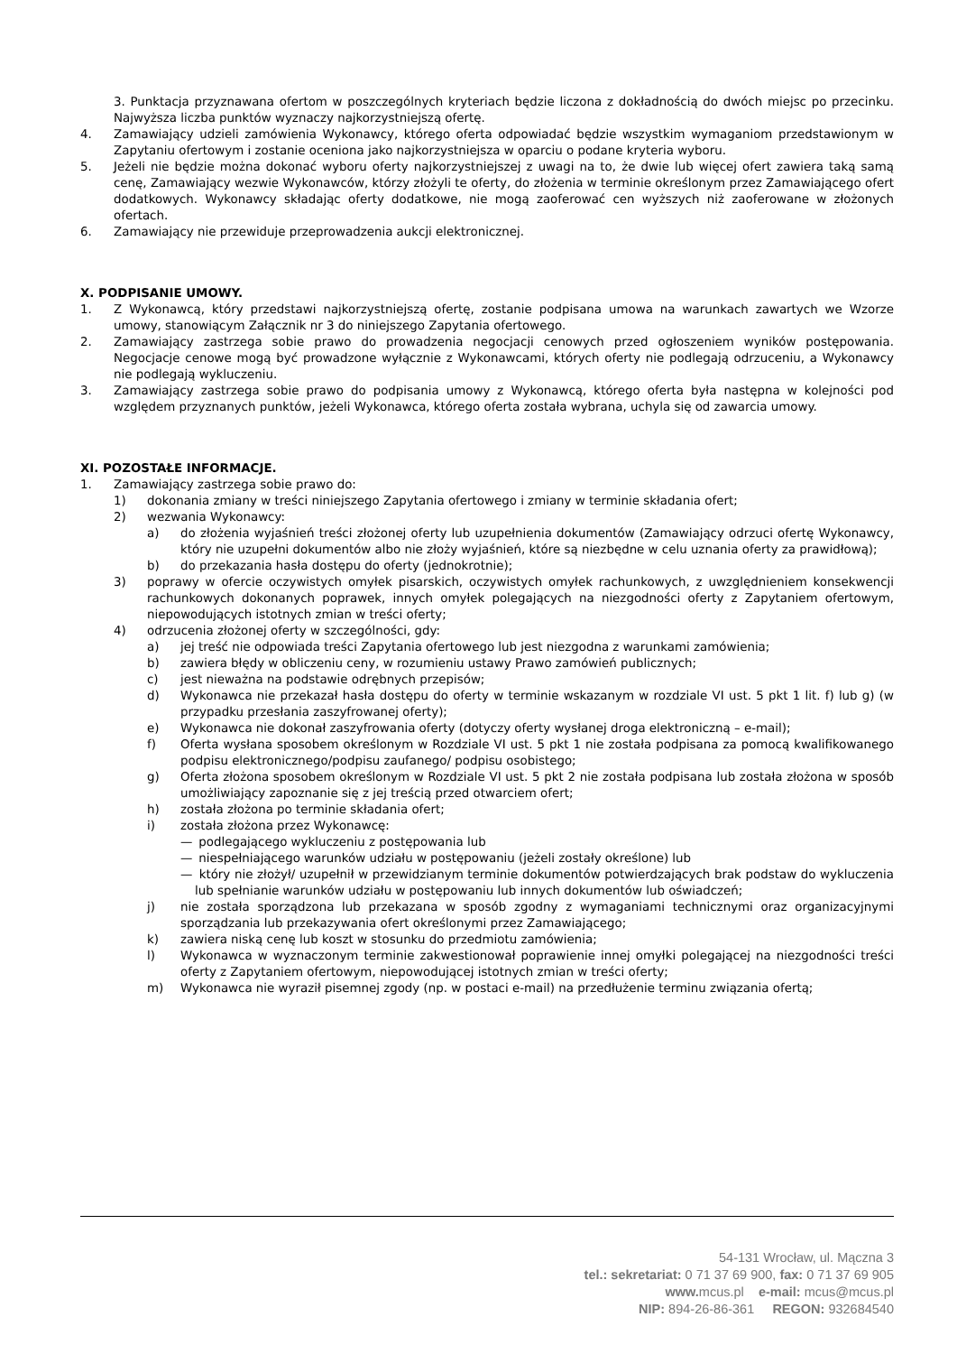3. Punktacja przyznawana ofertom w poszczególnych kryteriach będzie liczona z dokładnością do dwóch miejsc po przecinku. Najwyższa liczba punktów wyznaczy najkorzystniejszą ofertę.
4. Zamawiający udzieli zamówienia Wykonawcy, którego oferta odpowiadać będzie wszystkim wymaganiom przedstawionym w Zapytaniu ofertowym i zostanie oceniona jako najkorzystniejsza w oparciu o podane kryteria wyboru.
5. Jeżeli nie będzie można dokonać wyboru oferty najkorzystniejszej z uwagi na to, że dwie lub więcej ofert zawiera taką samą cenę, Zamawiający wezwie Wykonawców, którzy złożyli te oferty, do złożenia w terminie określonym przez Zamawiającego ofert dodatkowych. Wykonawcy składając oferty dodatkowe, nie mogą zaoferować cen wyższych niż zaoferowane w złożonych ofertach.
6. Zamawiający nie przewiduje przeprowadzenia aukcji elektronicznej.
X. PODPISANIE UMOWY.
1. Z Wykonawcą, który przedstawi najkorzystniejszą ofertę, zostanie podpisana umowa na warunkach zawartych we Wzorze umowy, stanowiącym Załącznik nr 3 do niniejszego Zapytania ofertowego.
2. Zamawiający zastrzega sobie prawo do prowadzenia negocjacji cenowych przed ogłoszeniem wyników postępowania. Negocjacje cenowe mogą być prowadzone wyłącznie z Wykonawcami, których oferty nie podlegają odrzuceniu, a Wykonawcy nie podlegają wykluczeniu.
3. Zamawiający zastrzega sobie prawo do podpisania umowy z Wykonawcą, którego oferta była następna w kolejności pod względem przyznanych punktów, jeżeli Wykonawca, którego oferta została wybrana, uchyla się od zawarcia umowy.
XI. POZOSTAŁE INFORMACJE.
1. Zamawiający zastrzega sobie prawo do:
1) dokonania zmiany w treści niniejszego Zapytania ofertowego i zmiany w terminie składania ofert;
2) wezwania Wykonawcy:
a) do złożenia wyjaśnień treści złożonej oferty lub uzupełnienia dokumentów (Zamawiający odrzuci ofertę Wykonawcy, który nie uzupełni dokumentów albo nie złoży wyjaśnień, które są niezbędne w celu uznania oferty za prawidłową);
b) do przekazania hasła dostępu do oferty (jednokrotnie);
3) poprawy w ofercie oczywistych omyłek pisarskich, oczywistych omyłek rachunkowych, z uwzględnieniem konsekwencji rachunkowych dokonanych poprawek, innych omyłek polegających na niezgodności oferty z Zapytaniem ofertowym, niepowodujących istotnych zmian w treści oferty;
4) odrzucenia złożonej oferty w szczególności, gdy:
a) jej treść nie odpowiada treści Zapytania ofertowego lub jest niezgodna z warunkami zamówienia;
b) zawiera błędy w obliczeniu ceny, w rozumieniu ustawy Prawo zamówień publicznych;
c) jest nieważna na podstawie odrębnych przepisów;
d) Wykonawca nie przekazał hasła dostępu do oferty w terminie wskazanym w rozdziale VI ust. 5 pkt 1 lit. f) lub g) (w przypadku przesłania zaszyfrowanej oferty);
e) Wykonawca nie dokonał zaszyfrowania oferty (dotyczy oferty wysłanej droga elektroniczną – e-mail);
f) Oferta wysłana sposobem określonym w Rozdziale VI ust. 5 pkt 1 nie została podpisana za pomocą kwalifikowanego podpisu elektronicznego/podpisu zaufanego/ podpisu osobistego;
g) Oferta złożona sposobem określonym w Rozdziale VI ust. 5 pkt 2 nie została podpisana lub została złożona w sposób umożliwiający zapoznanie się z jej treścią przed otwarciem ofert;
h) została złożona po terminie składania ofert;
i) została złożona przez Wykonawcę:
— podlegającego wykluczeniu z postępowania lub
— niespełniającego warunków udziału w postępowaniu (jeżeli zostały określone) lub
— który nie złożył/ uzupełnił w przewidzianym terminie dokumentów potwierdzających brak podstaw do wykluczenia lub spełnianie warunków udziału w postępowaniu lub innych dokumentów lub oświadczeń;
j) nie została sporządzona lub przekazana w sposób zgodny z wymaganiami technicznymi oraz organizacyjnymi sporządzania lub przekazywania ofert określonymi przez Zamawiającego;
k) zawiera niską cenę lub koszt w stosunku do przedmiotu zamówienia;
l) Wykonawca w wyznaczonym terminie zakwestionował poprawienie innej omyłki polegającej na niezgodności treści oferty z Zapytaniem ofertowym, niepowodującej istotnych zmian w treści oferty;
m) Wykonawca nie wyraził pisemnej zgody (np. w postaci e-mail) na przedłużenie terminu związania ofertą;
54-131 Wrocław, ul. Mączna 3
tel.: sekretariat: 0 71 37 69 900, fax: 0 71 37 69 905
www. mcus.pl e-mail: mcus@mcus.pl
NIP: 894-26-86-361 REGON: 932684540